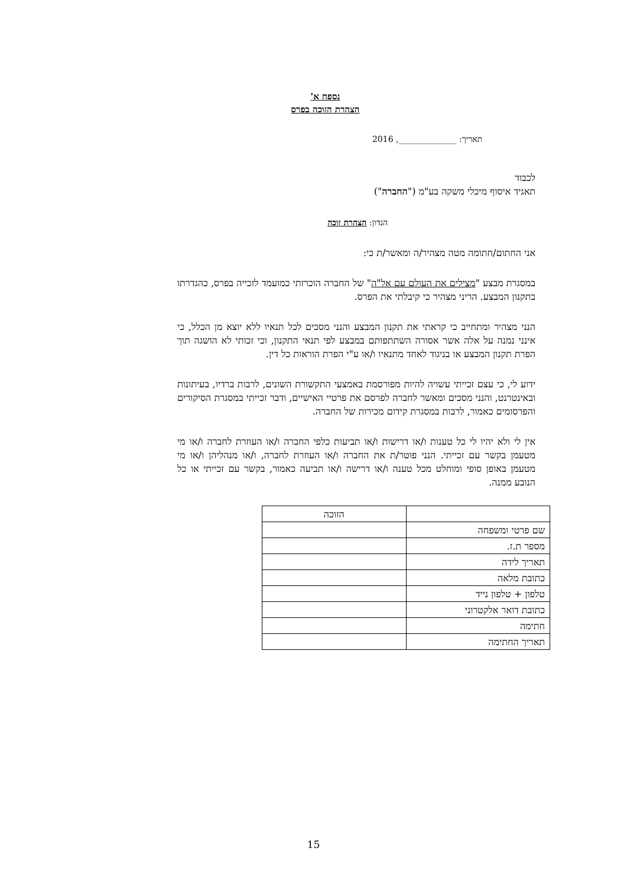נספח א'
הצהרת הזוכה בפרס
תאריך: ______________, 2016
לכבוד
תאגיד איסוף מיכלי משקה בע"מ ("החברה")
הנדון: הצהרת זוכה
אני החתום/חתומה מטה מצהיר/ה ומאשר/ת כי:
במסגרת מבצע "מצילים את העולם עם אל"ה" של החברה הוכרזתי כמועמד לזכייה בפרס, כהגדרתו בתקנון המבצע. הריני מצהיר כי קיבלתי את הפרס.
הנני מצהיר ומתחייב כי קראתי את תקנון המבצע והנני מסכים לכל תנאיו ללא יוצא מן הכלל, כי אינני נמנה על אלה אשר אסורה השתתפותם במבצע לפי תנאי התקנון, וכי זכותי לא הושגה תוך הפרת תקנון המבצע או בניגוד לאחד מתנאיו ו/או ע"י הפרת הוראות כל דין.
ידוע לי, כי עצם זכייתי עשויה להיות מפורסמת באמצעי התקשורת השונים, לרבות ברדיו, בעיתונות ובאינטרנט, והנני מסכים ומאשר לחברה לפרסם את פרטיי האישיים, ודבר זכייתי במסגרת הסיקורים והפרסומים כאמור, לרבות במסגרת קידום מכירות של החברה.
אין לי ולא יהיו לי כל טענות ו/או דרישות ו/או תביעות כלפי החברה ו/או העוזרת לחברה ו/או מי מטעמן בקשר עם זכייתי. הנני פוטר/ת את החברה ו/או העוזרת לחברה, ו/או מנהליהן ו/או מי מטעמן באופן סופי ומוחלט מכל טענה ו/או דרישה ו/או תביעה כאמור, בקשר עם זכייתי או כל הנובע ממנה.
| | הזוכה |
| שם פרטי ומשפחה | |
| מספר ת.ז. | |
| תאריך לידה | |
| כתובת מלאה | |
| טלפון + טלפון נייד | |
| כתובת דואר אלקטרוני | |
| חתימה | |
| תאריך החתימה | |
15